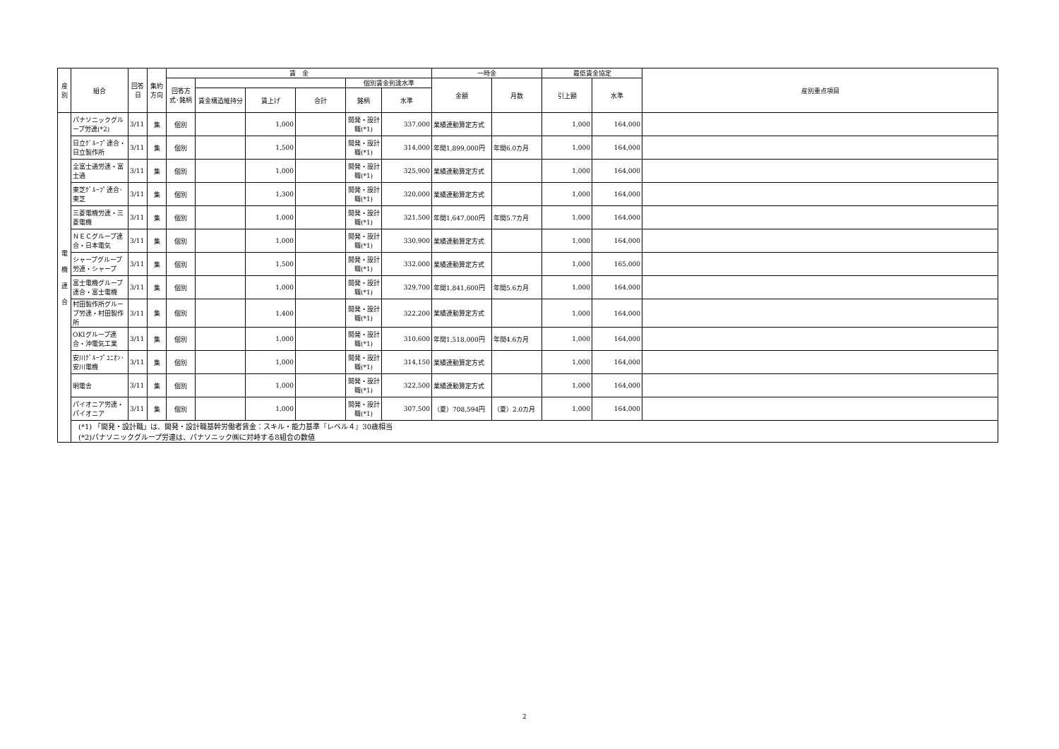| 産別 | 組合 | 回答日 | 集約方向 | 賃 金 | | | | | | 一時金 | | 最低賃金協定 | | 産別重点項目 |
| --- | --- | --- | --- | --- | --- | --- | --- | --- | --- | --- | --- | --- | --- | --- |
| | | | | 回答方式･銘柄 | | | | 個別賃金到達水準 | | 金額 | 月数 | 引上額 | 水準 | |
| | | | | | 賃金構造維持分 | 賃上げ | 合計 | 銘柄 | 水準 | | | | | |
| 電 機 連 合 | パナソニックグループ労連(*2) | 3/11 | 集 | 個別 | | 1,000 | | 開発・設計職(*1) | 337,000 | 業績連動算定方式 | | 1,000 | 164,000 | |
| | 日立ｸﾞﾙｰﾌﾟ連合・日立製作所 | 3/11 | 集 | 個別 | | 1,500 | | 開発・設計職(*1) | 314,000 | 年間1,899,000円 | 年間6.0カ月 | 1,000 | 164,000 | |
| | 全富士通労連・富士通 | 3/11 | 集 | 個別 | | 1,000 | | 開発・設計職(*1) | 325,900 | 業績連動算定方式 | | 1,000 | 164,000 | |
| | 東芝ｸﾞﾙｰﾌﾟ連合･東芝 | 3/11 | 集 | 個別 | | 1,300 | | 開発・設計職(*1) | 320,000 | 業績連動算定方式 | | 1,000 | 164,000 | |
| | 三菱電機労連・三菱電機 | 3/11 | 集 | 個別 | | 1,000 | | 開発・設計職(*1) | 321,500 | 年間1,647,000円 | 年間5.7カ月 | 1,000 | 164,000 | |
| | ＮＥＣグループ連合・日本電気 | 3/11 | 集 | 個別 | | 1,000 | | 開発・設計職(*1) | 330,900 | 業績連動算定方式 | | 1,000 | 164,000 | |
| | シャープグループ労連・シャープ | 3/11 | 集 | 個別 | | 1,500 | | 開発・設計職(*1) | 332,000 | 業績連動算定方式 | | 1,000 | 165,000 | |
| | 富士電機グループ連合・富士電機 | 3/11 | 集 | 個別 | | 1,000 | | 開発・設計職(*1) | 329,700 | 年間1,841,600円 | 年間5.6カ月 | 1,000 | 164,000 | |
| | 村田製作所グループ労連・村田製作所 | 3/11 | 集 | 個別 | | 1,400 | | 開発・設計職(*1) | 322,200 | 業績連動算定方式 | | 1,000 | 164,000 | |
| | OKIグループ連合・沖電気工業 | 3/11 | 集 | 個別 | | 1,000 | | 開発・設計職(*1) | 310,600 | 年間1,518,000円 | 年間4.6カ月 | 1,000 | 164,000 | |
| | 安川ｸﾞﾙｰﾌﾟﾕﾆｵﾝ･安川電機 | 3/11 | 集 | 個別 | | 1,000 | | 開発・設計職(*1) | 314,150 | 業績連動算定方式 | | 1,000 | 164,000 | |
| | 明電舎 | 3/11 | 集 | 個別 | | 1,000 | | 開発・設計職(*1) | 322,500 | 業績連動算定方式 | | 1,000 | 164,000 | |
| | パイオニア労連・パイオニア | 3/11 | 集 | 個別 | | 1,000 | | 開発・設計職(*1) | 307,500 | （夏）708,594円 | （夏）2.0カ月 | 1,000 | 164,000 | |
| | (*1) 「開発・設計職」は、開発・設計職基幹労働者賃金：スキル・能力基準『レベル４』30歳相当 (*2)パナソニックグループ労連は、パナソニック㈱に対峙する8組合の数値 | | | | | | | | | | | | | |
2